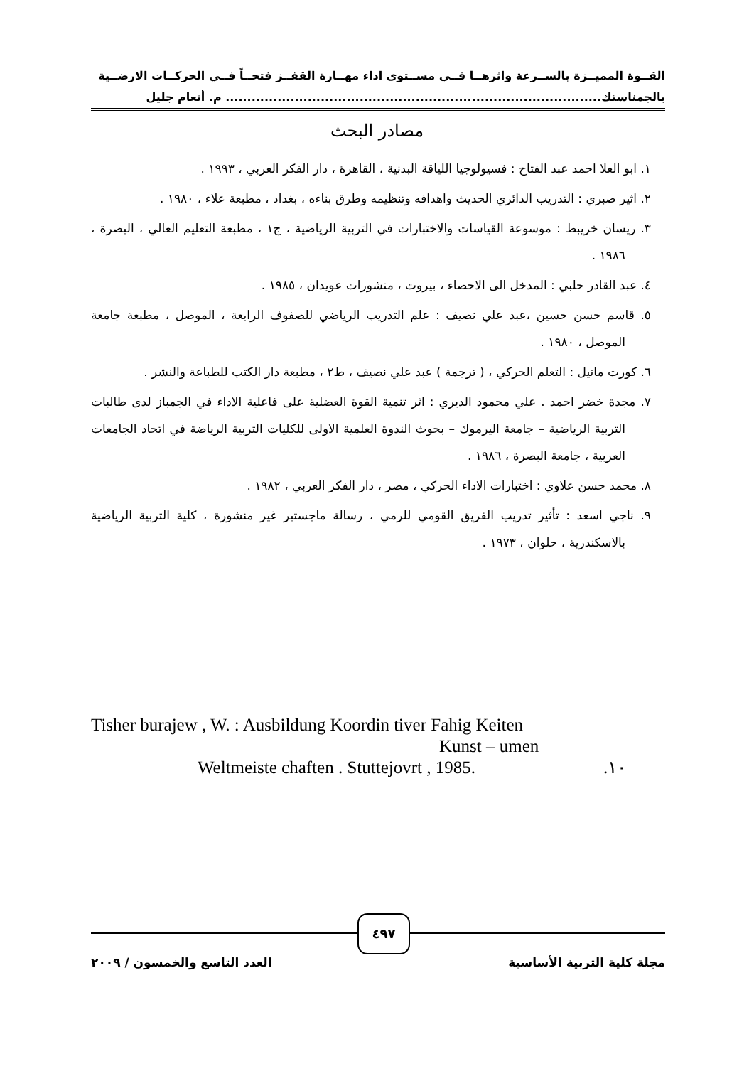القــوة المميــزة بالســرعة واثرهــا فــي مســتوى اداء مهــارة القفــز فتحــاً فــي الحركــات الارضــية
بالجمناستك....................................................................................... م. أنعام جليل
مصادر البحث
١. ابو العلا احمد عبد الفتاح : فسيولوجيا اللياقة البدنية ، القاهرة ، دار الفكر العربي ، ١٩٩٣ .
٢. اثير صبري : التدريب الدائري الحديث واهدافه وتنظيمه وطرق بناءه ، بغداد ، مطبعة علاء ، ١٩٨٠ .
٣. ريسان خريبط : موسوعة القياسات والاختبارات في التربية الرياضية ، ج١ ، مطبعة التعليم العالي ، البصرة ، ١٩٨٦ .
٤. عبد القادر حلبي : المدخل الى الاحصاء ، بيروت ، منشورات عويدان ، ١٩٨٥ .
٥. قاسم حسن حسين ،عبد علي نصيف : علم التدريب الرياضي للصفوف الرابعة ، الموصل ، مطبعة جامعة الموصل ، ١٩٨٠ .
٦. كورت مانيل : التعلم الحركي ، ( ترجمة ) عبد علي نصيف ، ط٢ ، مطبعة دار الكتب للطباعة والنشر .
٧. مجدة خضر احمد . علي محمود الديري : اثر تنمية القوة العضلية على فاعلية الاداء في الجمباز لدى طالبات التربية الرياضية – جامعة اليرموك – بحوث الندوة العلمية الاولى للكليات التربية الرياضة في اتحاد الجامعات العربية ، جامعة البصرة ، ١٩٨٦ .
٨. محمد حسن علاوي : اختبارات الاداء الحركي ، مصر ، دار الفكر العربي ، ١٩٨٢ .
٩. ناجي اسعد : تأثير تدريب الفريق القومي للرمي ، رسالة ماجستير غير منشورة ، كلية التربية الرياضية بالاسكندرية ، حلوان ، ١٩٧٣ .
Tisher burajew , W. : Ausbildung Koordin tiver Fahig Keiten
Kunst – umen
Weltmeiste chaften . Stuttejovrt , 1985..١٠
٤٩٧
مجلة كلية التربية الأساسية العدد التاسع والخمسون / ٢٠٠٩